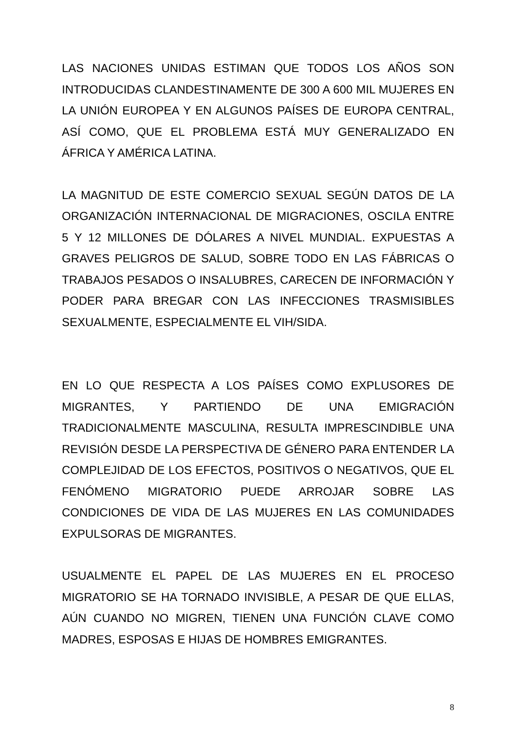LAS NACIONES UNIDAS ESTIMAN QUE TODOS LOS AÑOS SON INTRODUCIDAS CLANDESTINAMENTE DE 300 A 600 MIL MUJERES EN LA UNIÓN EUROPEA Y EN ALGUNOS PAÍSES DE EUROPA CENTRAL, ASÍ COMO, QUE EL PROBLEMA ESTÁ MUY GENERALIZADO EN ÁFRICA Y AMÉRICA LATINA.
LA MAGNITUD DE ESTE COMERCIO SEXUAL SEGÚN DATOS DE LA ORGANIZACIÓN INTERNACIONAL DE MIGRACIONES, OSCILA ENTRE 5 Y 12 MILLONES DE DÓLARES A NIVEL MUNDIAL. EXPUESTAS A GRAVES PELIGROS DE SALUD, SOBRE TODO EN LAS FÁBRICAS O TRABAJOS PESADOS O INSALUBRES, CARECEN DE INFORMACIÓN Y PODER PARA BREGAR CON LAS INFECCIONES TRASMISIBLES SEXUALMENTE, ESPECIALMENTE EL VIH/SIDA.
EN LO QUE RESPECTA A LOS PAÍSES COMO EXPLUSORES DE MIGRANTES, Y PARTIENDO DE UNA EMIGRACIÓN TRADICIONALMENTE MASCULINA, RESULTA IMPRESCINDIBLE UNA REVISIÓN DESDE LA PERSPECTIVA DE GÉNERO PARA ENTENDER LA COMPLEJIDAD DE LOS EFECTOS, POSITIVOS O NEGATIVOS, QUE EL FENÓMENO MIGRATORIO PUEDE ARROJAR SOBRE LAS CONDICIONES DE VIDA DE LAS MUJERES EN LAS COMUNIDADES EXPULSORAS DE MIGRANTES.
USUALMENTE EL PAPEL DE LAS MUJERES EN EL PROCESO MIGRATORIO SE HA TORNADO INVISIBLE, A PESAR DE QUE ELLAS, AÚN CUANDO NO MIGREN, TIENEN UNA FUNCIÓN CLAVE COMO MADRES, ESPOSAS E HIJAS DE HOMBRES EMIGRANTES.
8